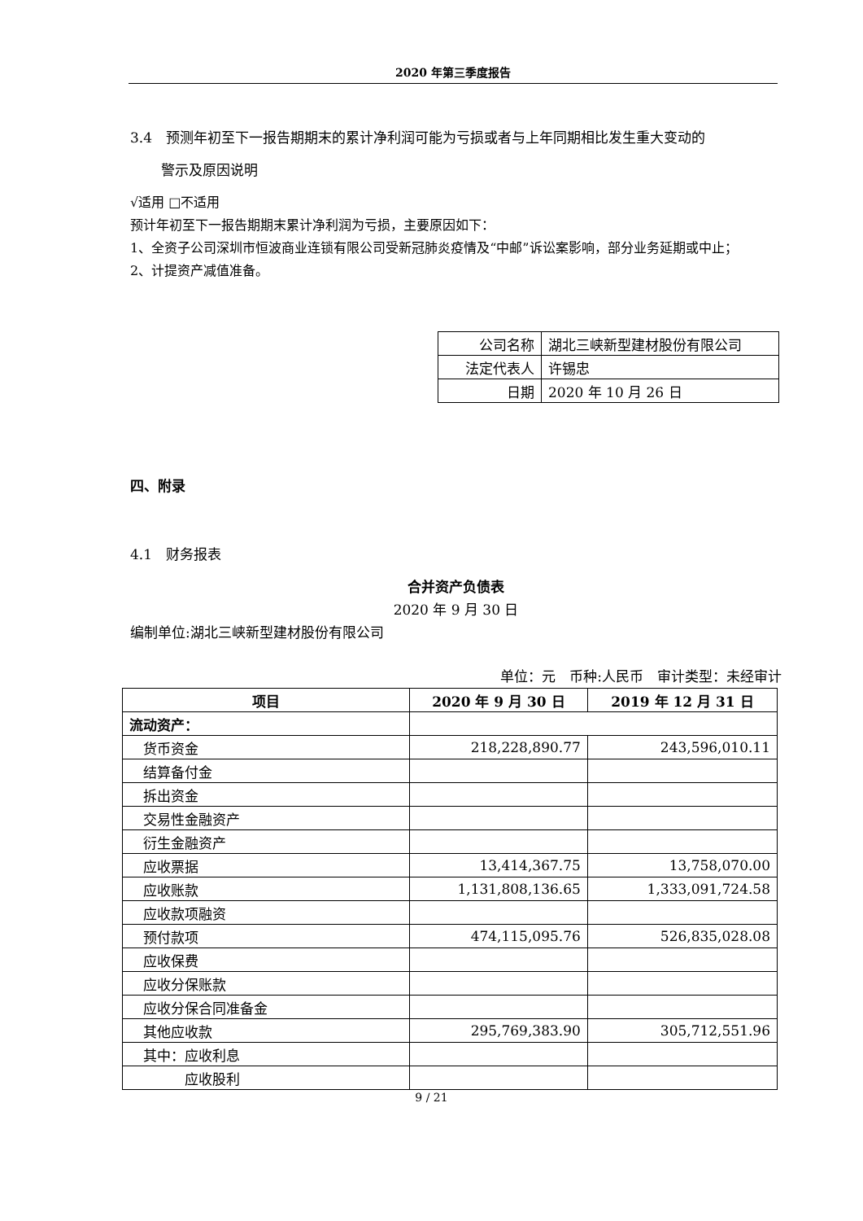2020 年第三季度报告
3.4　预测年初至下一报告期期末的累计净利润可能为亏损或者与上年同期相比发生重大变动的
警示及原因说明
√适用 □不适用
预计年初至下一报告期期末累计净利润为亏损，主要原因如下：
1、全资子公司深圳市恒波商业连锁有限公司受新冠肺炎疫情及“中邮”诉讼案影响，部分业务延期或中止；
2、计提资产减值准备。
| 公司名称 | 湖北三峡新型建材股份有限公司 |
| 法定代表人 | 许锡忠 |
| 日期 | 2020 年 10 月 26 日 |
四、附录
4.1　财务报表
合并资产负债表
2020 年 9 月 30 日
编制单位:湖北三峡新型建材股份有限公司
单位：元　币种:人民币　审计类型：未经审计
| 项目 | 2020 年 9 月 30 日 | 2019 年 12 月 31 日 |
| --- | --- | --- |
| 流动资产： | | |
| 货币资金 | 218,228,890.77 | 243,596,010.11 |
| 结算备付金 | | |
| 拆出资金 | | |
| 交易性金融资产 | | |
| 衍生金融资产 | | |
| 应收票据 | 13,414,367.75 | 13,758,070.00 |
| 应收账款 | 1,131,808,136.65 | 1,333,091,724.58 |
| 应收款项融资 | | |
| 预付款项 | 474,115,095.76 | 526,835,028.08 |
| 应收保费 | | |
| 应收分保账款 | | |
| 应收分保合同准备金 | | |
| 其他应收款 | 295,769,383.90 | 305,712,551.96 |
| 其中：应收利息 | | |
| 应收股利 | | |
9 / 21